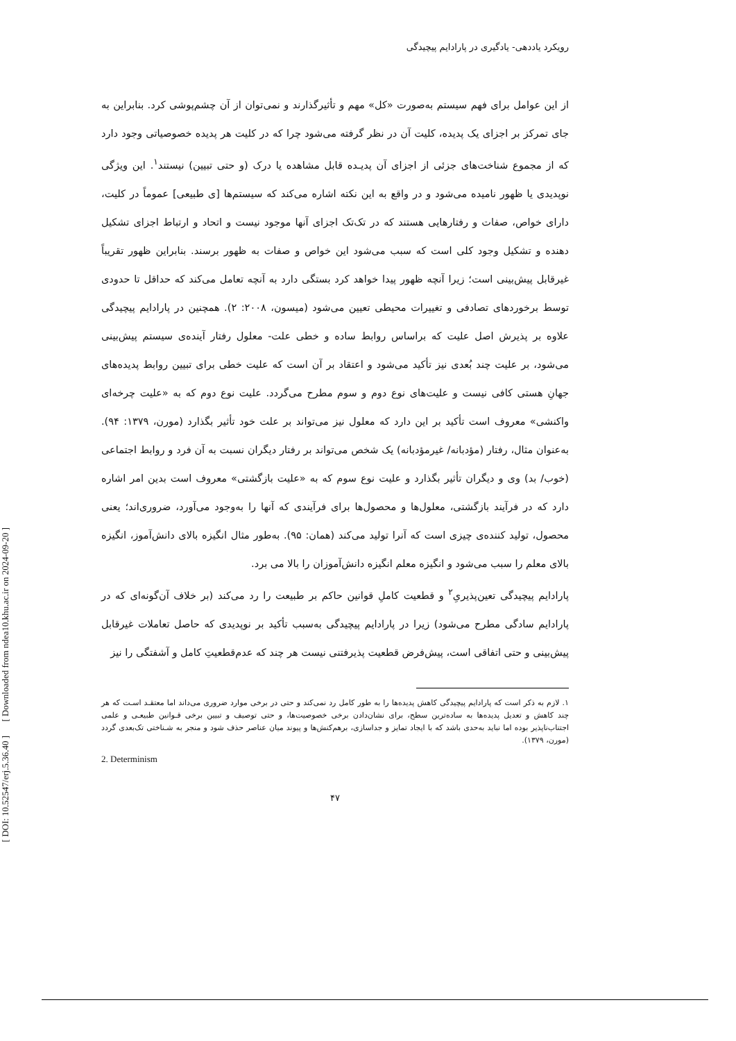[ Downloaded from ndea10.khu.ac.ir on 2024-09-20 ]
[ DOI: 10.52547/erj.5.36.40 ]
رویکرد یاددهی- یادگیری در پارادایم پیچیدگی
از این عوامل برای فهم سیستم به‌صورت «کل» مهم و تأثیرگذارند و نمی‌توان از آن چشم‌پوشی کرد. بنابراین به جای تمرکز بر اجزای یک پدیده، کلیت آن در نظر گرفته می‌شود چرا که در کلیت هر پدیده خصوصیاتی وجود دارد که از مجموع شناخت‌های جزئی از اجزای آن پدیـده قابل مشاهده یا درک (و حتی تبیین) نیستند<sup>۱</sup>. این ویژگی نوپدیدی یا ظهور نامیده می‌شود و در واقع به این نکته اشاره می‌کند که سیستم‌ها [ی طبیعی] عموماً در کلیت، دارای خواص، صفات و رفتارهایی هستند که در تک‌تک اجزای آنها موجود نیست و اتحاد و ارتباط اجزای تشکیل دهنده و تشکیل وجود کلی است که سبب می‌شود این خواص و صفات به ظهور برسند. بنابراین ظهور تقریباً غیرقابل پیش‌بینی است؛ زیرا آنچه ظهور پیدا خواهد کرد بستگی دارد به آنچه تعامل می‌کند که حداقل تا حدودی توسط برخوردهای تصادفی و تغییرات محیطی تعیین می‌شود (میسون، ۲۰۰۸: ۲). همچنین در پارادایم پیچیدگی علاوه بر پذیرش اصل علیت که براساس روابط ساده و خطی علت- معلول رفتار آینده‌ی سیستم پیش‌بینی می‌شود، بر علیت چند بُعدی نیز تأکید می‌شود و اعتقاد بر آن است که علیت خطی برای تبیین روابط پدیده‌های جهانِ هستی کافی نیست و علیت‌های نوع دوم و سوم مطرح می‌گردد. علیت نوع دوم که به «علیت چرخه‌ای واکنشی» معروف است تأکید بر این دارد که معلول نیز می‌تواند بر علت خود تأثیر بگذارد (مورن، ۱۳۷۹: ۹۴). به‌عنوان مثال، رفتار (مؤدبانه/ غیرمؤدبانه) یک شخص می‌تواند بر رفتار دیگران نسبت به آن فرد و روابط اجتماعی (خوب/ بد) وی و دیگران تأثیر بگذارد و علیت نوع سوم که به «علیت بازگشتی» معروف است بدین امر اشاره دارد که در فرآیند بازگشتی، معلول‌ها و محصول‌ها برای فرآیندی که آنها را به‌وجود می‌آورد، ضروری‌اند؛ یعنی محصول، تولید کننده‌ی چیزی است که آنرا تولید می‌کند (همان: ۹۵). به‌طور مثال انگیزه بالای دانش‌آموز، انگیزه بالای معلم را سبب می‌شود و انگیزه معلم انگیزه دانش‌آموزان را بالا می برد.
پارادایم پیچیدگی تعین‌پذیریِ<sup>۲</sup> و قطعیت کاملِ قوانین حاکم بر طبیعت را رد می‌کند (بر خلاف آن‌گونه‌ای که در پارادایم سادگی مطرح می‌شود) زیرا در پارادایم پیچیدگی به‌سبب تأکید بر نوپدیدی که حاصل تعاملات غیرقابل پیش‌بینی و حتی اتفاقی است، پیش‌فرض قطعیت پذیرفتنی نیست هر چند که عدم‌قطعیتِ کامل و آشفتگی را نیز
۱. لازم به ذکر است که پارادایم پیچیدگی کاهش پدیده‌ها را به طور کامل رد نمی‌کند و حتی در برخی موارد ضروری می‌داند اما معتقـد اسـت که هر چند کاهش و تعدیل پدیده‌ها به ساده‌ترین سطح، برای نشان‌دادن برخی خصوصیت‌ها، و حتی توصیف و تبیین برخی قـوانین طبیعـی و علمی اجتناب‌ناپذیر بوده اما نباید به‌حدی باشد که با ایجاد تمایز و جداسازی، برهم‌کنش‌ها و پیوند میان عناصر حذف شود و منجر به شـناختی تک‌بعدی گردد (مورن، ۱۳۷۹).
2. Determinism
۴۷